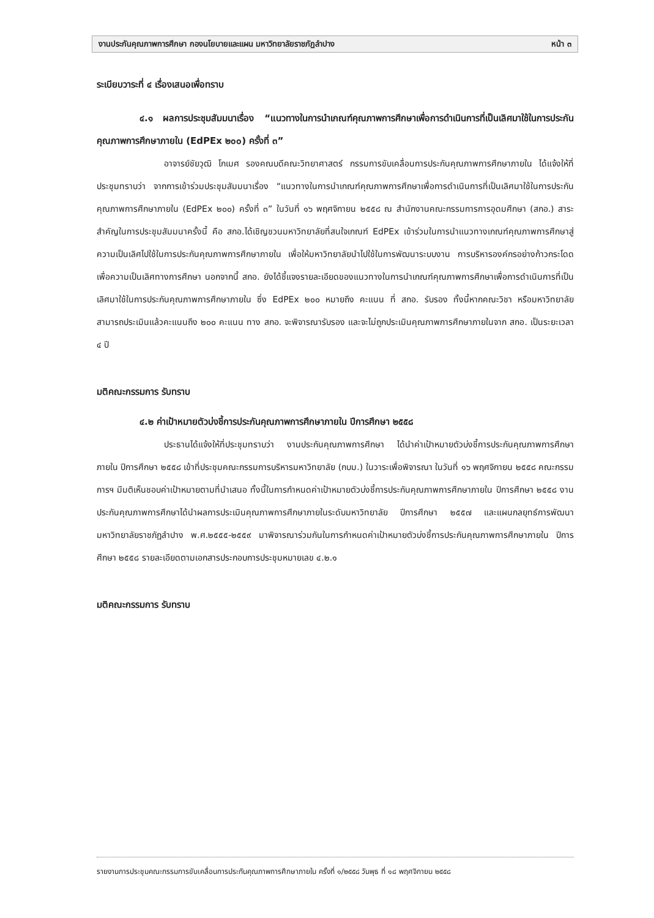งานประกันคุณภาพการศึกษา กองนโยบายและแผน มหาวิทยาลัยราชภัฏลำปาง หน้า ๓
ระเบียบวาระที่ ๔ เรื่องเสนอเพื่อทราบ
๔.๑ ผลการประชุมสัมมนาเรื่อง “แนวทางในการนำเกณฑ์คุณภาพการศึกษาเพื่อการดำเนินการที่เป็นเลิศมาใช้ในการประกันคุณภาพการศึกษาภายใน (EdPEx ๒๐๐) ครั้งที่ ๓”
อาจารย์ชัยวุฒิ โกเมศ รองคณบดีคณะวิทยาศาสตร์ กรรมการขับเคลื่อนการประกันคุณภาพการศึกษาภายใน ได้แจ้งให้ที่ประชุมทราบว่า จากการเข้าร่วมประชุมสัมมนาเรื่อง “แนวทางในการนำเกณฑ์คุณภาพการศึกษาเพื่อการดำเนินการที่เป็นเลิศมาใช้ในการประกันคุณภาพการศึกษาภายใน (EdPEx ๒๐๐) ครั้งที่ ๓” ในวันที่ ๑๖ พฤศจิกายน ๒๕๕๘ ณ สำนักงานคณะกรรมการการอุดมศึกษา (สกอ.) สาระสำคัญในการประชุมสัมมนาครั้งนี้ คือ สกอ.ได้เชิญชวนมหาวิทยาลัยที่สนใจเกณฑ์ EdPEx เข้าร่วมในการนำแนวทางเกณฑ์คุณภาพการศึกษาสู่ความเป็นเลิศไปใช้ในการประกันคุณภาพการศึกษาภายใน เพื่อให้มหาวิทยาลัยนำไปใช้ในการพัฒนาระบบงาน การบริหารองค์กรอย่างก้าวกระโดด เพื่อความเป็นเลิศทางการศึกษา นอกจากนี้ สกอ. ยังได้ชี้แจงรายละเอียดของแนวทางในการนำเกณฑ์คุณภาพการศึกษาเพื่อการดำเนินการที่เป็นเลิศมาใช้ในการประกันคุณภาพการศึกษาภายใน ซึ่ง EdPEx ๒๐๐ หมายถึง คะแนน ที่ สกอ. รับรอง ทั้งนี้หากคณะวิชา หรือมหาวิทยาลัย สามารถประเมินแล้วคะแนนถึง ๒๐๐ คะแนน ทาง สกอ. จะพิจารณารับรอง และจะไม่ถูกประเมินคุณภาพการศึกษาภายในจาก สกอ. เป็นระยะเวลา ๔ ปี
มติคณะกรรมการ รับทราบ
๔.๒ ค่าเป้าหมายตัวบ่งชี้การประกันคุณภาพการศึกษาภายใน ปีการศึกษา ๒๕๕๘
ประธานได้แจ้งให้ที่ประชุมทราบว่า งานประกันคุณภาพการศึกษา ได้นำค่าเป้าหมายตัวบ่งชี้การประกันคุณภาพการศึกษาภายใน ปีการศึกษา ๒๕๕๘ เข้าที่ประชุมคณะกรรมการบริหารมหาวิทยาลัย (กบม.) ในวาระเพื่อพิจารณา ในวันที่ ๑๖ พฤศจิกายน ๒๕๕๘ คณะกรรมการฯ มีมติเห็นชอบค่าเป้าหมายตามที่นำเสนอ ทั้งนี้ในการกำหนดค่าเป้าหมายตัวบ่งชี้การประกันคุณภาพการศึกษาภายใน ปีการศึกษา ๒๕๕๘ งานประกันคุณภาพการศึกษาได้นำผลการประเมินคุณภาพการศึกษาภายในระดับมหาวิทยาลัย ปีการศึกษา ๒๕๕๗ และแผนกลยุทธ์การพัฒนามหาวิทยาลัยราชภัฏลำปาง พ.ศ.๒๕๕๕-๒๕๕๙ มาพิจารณาร่วมกันในการกำหนดค่าเป้าหมายตัวบ่งชี้การประกันคุณภาพการศึกษาภายใน ปีการศึกษา ๒๕๕๘ รายละเอียดตามเอกสารประกอบการประชุมหมายเลข ๔.๒.๑
มติคณะกรรมการ รับทราบ
รายงานการประชุมคณะกรรมการขับเคลื่อนการประกันคุณภาพการศึกษาภายใน ครั้งที่ ๑/๒๕๕๘ วันพุธ ที่ ๑๘ พฤศจิกายน ๒๕๕๘